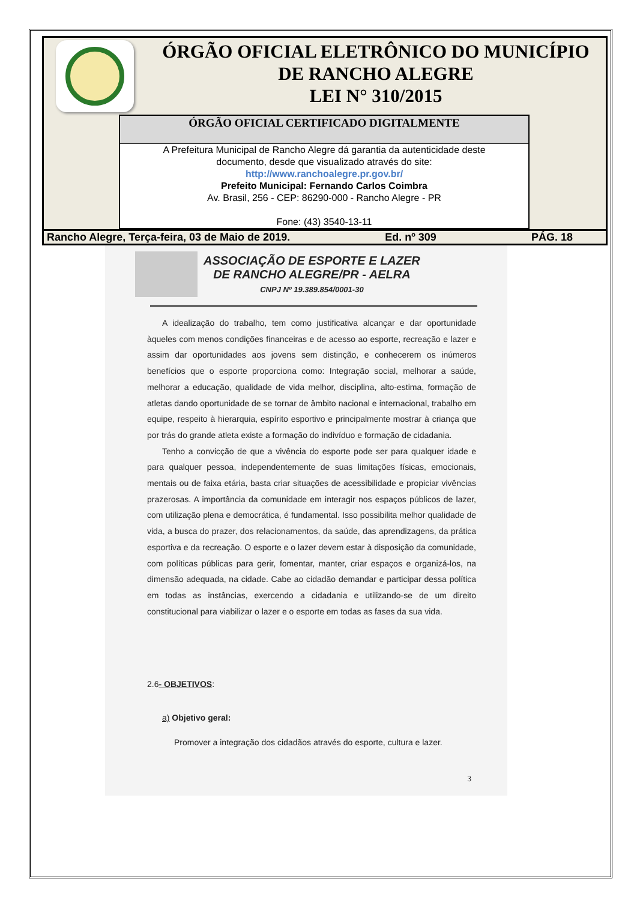ÓRGÃO OFICIAL ELETRÔNICO DO MUNICÍPIO
DE RANCHO ALEGRE
LEI N° 310/2015
ÓRGÃO OFICIAL CERTIFICADO DIGITALMENTE
A Prefeitura Municipal de Rancho Alegre dá garantia da autenticidade deste
documento, desde que visualizado através do site:
http://www.ranchoalegre.pr.gov.br/
Prefeito Municipal: Fernando Carlos Coimbra
Av. Brasil, 256 - CEP: 86290-000 - Rancho Alegre - PR
Fone: (43) 3540-13-11
Rancho Alegre, Terça-feira, 03 de Maio de 2019. Ed. nº 309 PÁG. 18
ASSOCIAÇÃO DE ESPORTE E LAZER
DE RANCHO ALEGRE/PR - AELRA
CNPJ Nº 19.389.854/0001-30
A idealização do trabalho, tem como justificativa alcançar e dar oportunidade àqueles com menos condições financeiras e de acesso ao esporte, recreação e lazer e assim dar oportunidades aos jovens sem distinção, e conhecerem os inúmeros benefícios que o esporte proporciona como: Integração social, melhorar a saúde, melhorar a educação, qualidade de vida melhor, disciplina, alto-estima, formação de atletas dando oportunidade de se tornar de âmbito nacional e internacional, trabalho em equipe, respeito à hierarquia, espírito esportivo e principalmente mostrar à criança que por trás do grande atleta existe a formação do indivíduo e formação de cidadania.
Tenho a convicção de que a vivência do esporte pode ser para qualquer idade e para qualquer pessoa, independentemente de suas limitações físicas, emocionais, mentais ou de faixa etária, basta criar situações de acessibilidade e propiciar vivências prazerosas. A importância da comunidade em interagir nos espaços públicos de lazer, com utilização plena e democrática, é fundamental. Isso possibilita melhor qualidade de vida, a busca do prazer, dos relacionamentos, da saúde, das aprendizagens, da prática esportiva e da recreação. O esporte e o lazer devem estar à disposição da comunidade, com políticas públicas para gerir, fomentar, manter, criar espaços e organizá-los, na dimensão adequada, na cidade. Cabe ao cidadão demandar e participar dessa política em todas as instâncias, exercendo a cidadania e utilizando-se de um direito constitucional para viabilizar o lazer e o esporte em todas as fases da sua vida.
2.6- OBJETIVOS:
a) Objetivo geral:
Promover a integração dos cidadãos através do esporte, cultura e lazer.
3